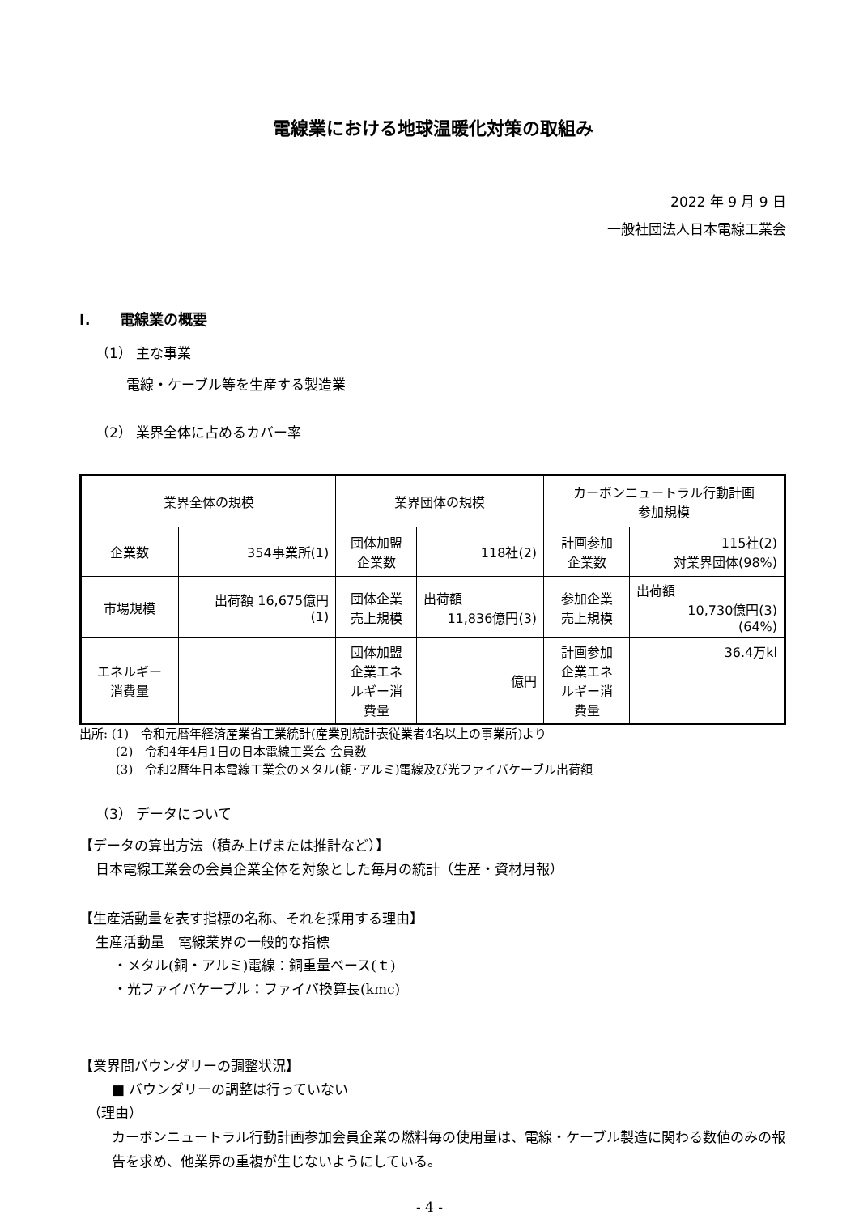電線業における地球温暖化対策の取組み
2022 年 9 月 9 日
一般社団法人日本電線工業会
I. 電線業の概要
（1） 主な事業
電線・ケーブル等を生産する製造業
（2） 業界全体に占めるカバー率
| 業界全体の規模 | | 業界団体の規模 | | カーボンニュートラル行動計画 参加規模 | |
| 企業数 | 354事業所(1) | 団体加盟 企業数 | 118社(2) | 計画参加 企業数 | 115社(2) 対業界団体(98%) |
| 市場規模 | 出荷額 16,675億円 (1) | 団体企業 売上規模 | 出荷額 11,836億円(3) | 参加企業 売上規模 | 出荷額 10,730億円(3) (64%) |
| エネルギー 消費量 | | 団体加盟 企業エネ ルギー消 費量 | 億円 | 計画参加 企業エネ ルギー消 費量 | 36.4万kl |
出所: (1)　令和元暦年経済産業省工業統計(産業別統計表従業者4名以上の事業所)より
　　　(2)　令和4年4月1日の日本電線工業会 会員数
　　　(3)　令和2暦年日本電線工業会のメタル(銅･アルミ)電線及び光ファイバケーブル出荷額
（3） データについて
【データの算出方法（積み上げまたは推計など）】
日本電線工業会の会員企業全体を対象とした毎月の統計（生産・資材月報）
【生産活動量を表す指標の名称、それを採用する理由】
生産活動量　電線業界の一般的な指標
・メタル(銅・アルミ)電線：銅重量ベース(ｔ)
・光ファイバケーブル：ファイバ換算長(kmc)
【業界間バウンダリーの調整状況】
■ バウンダリーの調整は行っていない
（理由）
カーボンニュートラル行動計画参加会員企業の燃料毎の使用量は、電線・ケーブル製造に関わる数値のみの報告を求め、他業界の重複が生じないようにしている。
- 4 -